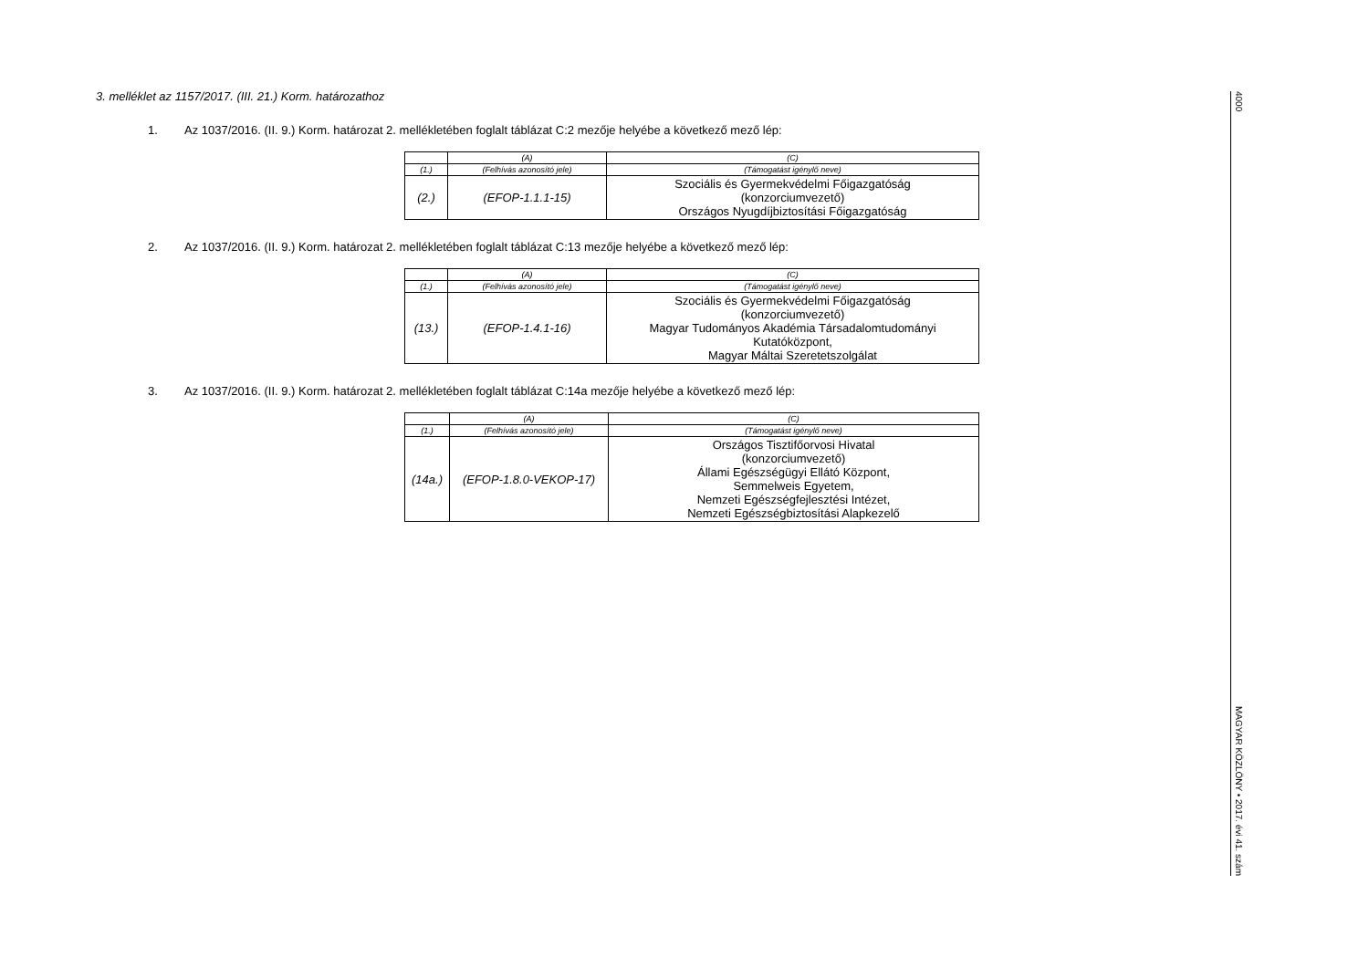3. melléklet az 1157/2017. (III. 21.) Korm. határozathoz
1. Az 1037/2016. (II. 9.) Korm. határozat 2. mellékletében foglalt táblázat C:2 mezője helyébe a következő mező lép:
| | (A) | (C) |
| (1.) | (Felhívás azonosító jele) | (Támogatást igénylő neve) |
| (2.) | (EFOP-1.1.1-15) | Szociális és Gyermekvédelmi Főigazgatóság (konzorciumvezető) Országos Nyugdíjbiztosítási Főigazgatóság |
2. Az 1037/2016. (II. 9.) Korm. határozat 2. mellékletében foglalt táblázat C:13 mezője helyébe a következő mező lép:
| | (A) | (C) |
| (1.) | (Felhívás azonosító jele) | (Támogatást igénylő neve) |
| (13.) | (EFOP-1.4.1-16) | Szociális és Gyermekvédelmi Főigazgatóság (konzorciumvezető) Magyar Tudományos Akadémia Társadalomtudományi Kutatóközpont, Magyar Máltai Szeretetszolgálat |
3. Az 1037/2016. (II. 9.) Korm. határozat 2. mellékletében foglalt táblázat C:14a mezője helyébe a következő mező lép:
| | (A) | (C) |
| (1.) | (Felhívás azonosító jele) | (Támogatást igénylő neve) |
| (14a.) | (EFOP-1.8.0-VEKOP-17) | Országos Tisztifőorvosi Hivatal (konzorciumvezető) Állami Egészségügyi Ellátó Központ, Semmelweis Egyetem, Nemzeti Egészségfejlesztési Intézet, Nemzeti Egészségbiztosítási Alapkezelő |
4000 MAGYAR KÖZLÖNY • 2017. évi 41. szám